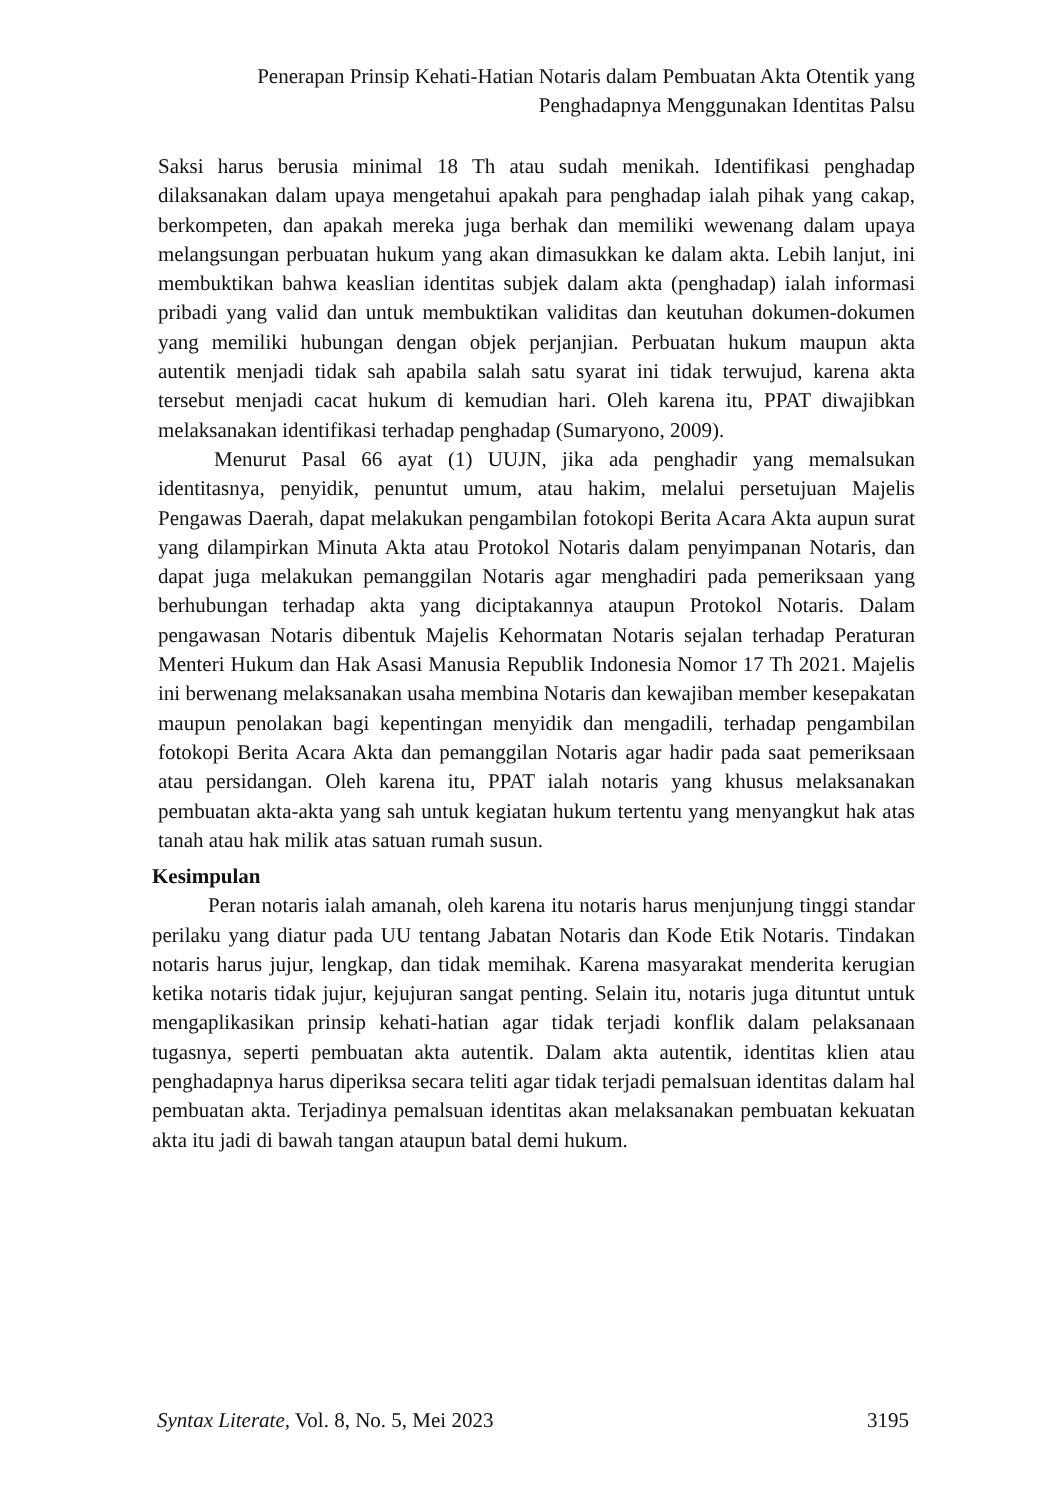Penerapan Prinsip Kehati-Hatian Notaris dalam Pembuatan Akta Otentik yang Penghadapnya Menggunakan Identitas Palsu
Saksi harus berusia minimal 18 Th atau sudah menikah. Identifikasi penghadap dilaksanakan dalam upaya mengetahui apakah para penghadap ialah pihak yang cakap, berkompeten, dan apakah mereka juga berhak dan memiliki wewenang dalam upaya melangsungan perbuatan hukum yang akan dimasukkan ke dalam akta. Lebih lanjut, ini membuktikan bahwa keaslian identitas subjek dalam akta (penghadap) ialah informasi pribadi yang valid dan untuk membuktikan validitas dan keutuhan dokumen-dokumen yang memiliki hubungan dengan objek perjanjian. Perbuatan hukum maupun akta autentik menjadi tidak sah apabila salah satu syarat ini tidak terwujud, karena akta tersebut menjadi cacat hukum di kemudian hari. Oleh karena itu, PPAT diwajibkan melaksanakan identifikasi terhadap penghadap (Sumaryono, 2009).
Menurut Pasal 66 ayat (1) UUJN, jika ada penghadir yang memalsukan identitasnya, penyidik, penuntut umum, atau hakim, melalui persetujuan Majelis Pengawas Daerah, dapat melakukan pengambilan fotokopi Berita Acara Akta aupun surat yang dilampirkan Minuta Akta atau Protokol Notaris dalam penyimpanan Notaris, dan dapat juga melakukan pemanggilan Notaris agar menghadiri pada pemeriksaan yang berhubungan terhadap akta yang diciptakannya ataupun Protokol Notaris. Dalam pengawasan Notaris dibentuk Majelis Kehormatan Notaris sejalan terhadap Peraturan Menteri Hukum dan Hak Asasi Manusia Republik Indonesia Nomor 17 Th 2021. Majelis ini berwenang melaksanakan usaha membina Notaris dan kewajiban member kesepakatan maupun penolakan bagi kepentingan menyidik dan mengadili, terhadap pengambilan fotokopi Berita Acara Akta dan pemanggilan Notaris agar hadir pada saat pemeriksaan atau persidangan. Oleh karena itu, PPAT ialah notaris yang khusus melaksanakan pembuatan akta-akta yang sah untuk kegiatan hukum tertentu yang menyangkut hak atas tanah atau hak milik atas satuan rumah susun.
Kesimpulan
Peran notaris ialah amanah, oleh karena itu notaris harus menjunjung tinggi standar perilaku yang diatur pada UU tentang Jabatan Notaris dan Kode Etik Notaris. Tindakan notaris harus jujur, lengkap, dan tidak memihak. Karena masyarakat menderita kerugian ketika notaris tidak jujur, kejujuran sangat penting. Selain itu, notaris juga dituntut untuk mengaplikasikan prinsip kehati-hatian agar tidak terjadi konflik dalam pelaksanaan tugasnya, seperti pembuatan akta autentik. Dalam akta autentik, identitas klien atau penghadapnya harus diperiksa secara teliti agar tidak terjadi pemalsuan identitas dalam hal pembuatan akta. Terjadinya pemalsuan identitas akan melaksanakan pembuatan kekuatan akta itu jadi di bawah tangan ataupun batal demi hukum.
Syntax Literate, Vol. 8, No. 5, Mei 2023 3195